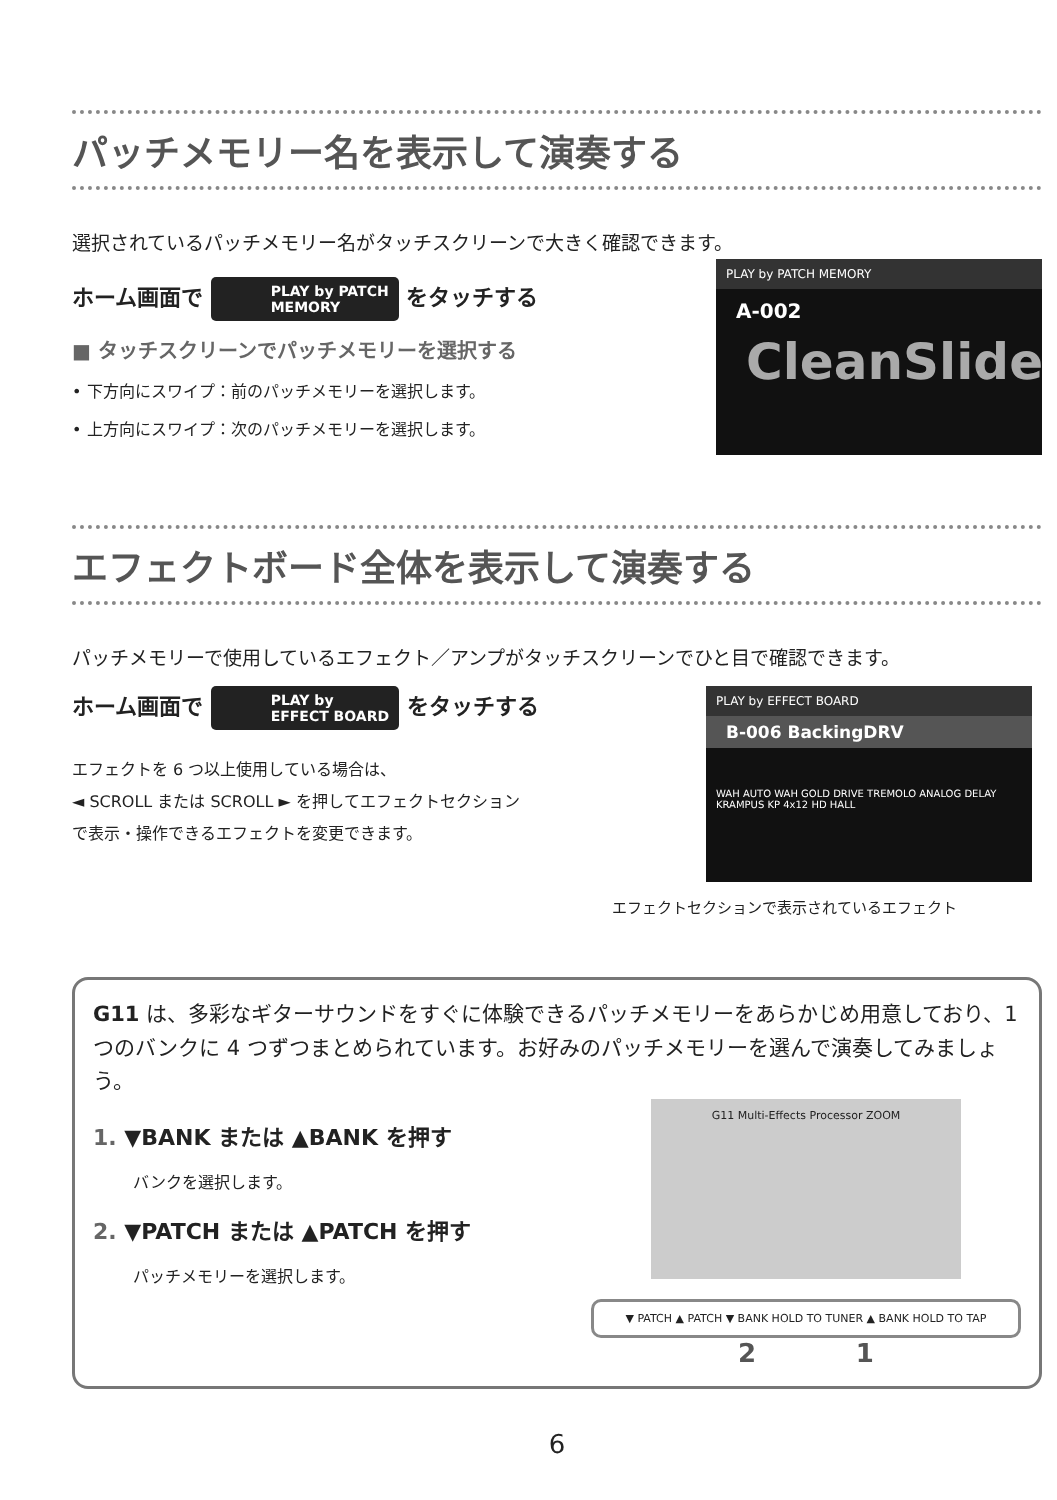パッチメモリー名を表示して演奏する
選択されているパッチメモリー名がタッチスクリーンで大きく確認できます。
ホーム画面で PLAY by PATCH
MEMORY をタッチする
■ タッチスクリーンでパッチメモリーを選択する
• 下方向にスワイプ：前のパッチメモリーを選択します。
• 上方向にスワイプ：次のパッチメモリーを選択します。
PLAY by PATCH MEMORY
A-002
CleanSlide
エフェクトボード全体を表示して演奏する
パッチメモリーで使用しているエフェクト／アンプがタッチスクリーンでひと目で確認できます。
ホーム画面で PLAY by
EFFECT BOARD をタッチする
エフェクトを 6 つ以上使用している場合は、
◄ SCROLL または SCROLL ► を押してエフェクトセクション
で表示・操作できるエフェクトを変更できます。
PLAY by EFFECT BOARD
B-006 BackingDRV
WAH AUTO WAH GOLD DRIVE TREMOLO ANALOG DELAY KRAMPUS KP 4x12 HD HALL
エフェクトセクションで表示されているエフェクト
G11 は、多彩なギターサウンドをすぐに体験できるパッチメモリーをあらかじめ用意しており、1 つのバンクに 4 つずつまとめられています。お好みのパッチメモリーを選んで演奏してみましょう。
1. ▼BANK または ▲BANK を押す
バンクを選択します。
2. ▼PATCH または ▲PATCH を押す
パッチメモリーを選択します。
G11 Multi-Effects Processor ZOOM
▼ PATCH ▲ PATCH ▼ BANK HOLD TO TUNER ▲ BANK HOLD TO TAP
2 1
6